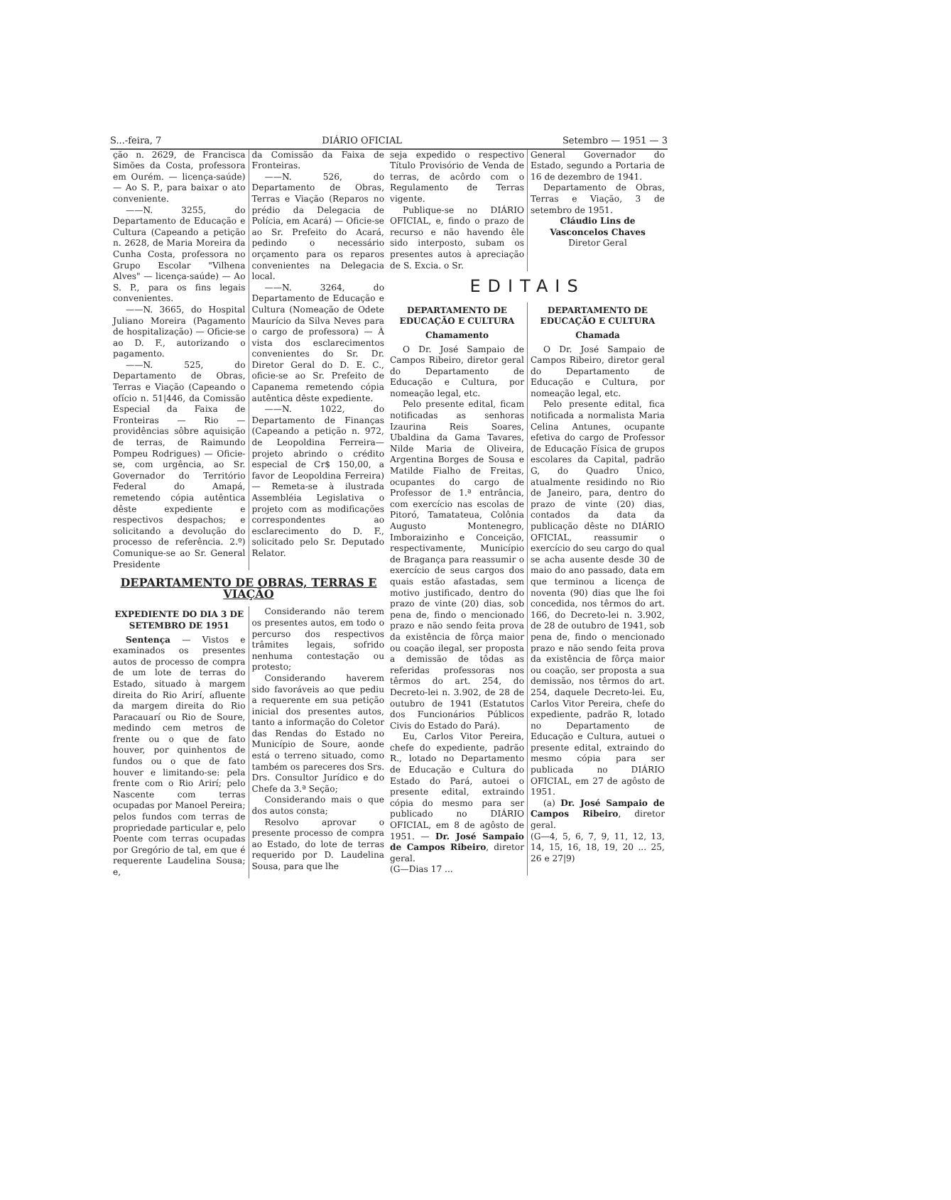S...-feira, 7 DIÁRIO OFICIAL Setembro — 1951 — 3
ção n. 2629, de Francisca Simões da Costa, professora em Ourém. — licença-saúde) — Ao S. P., para baixar o ato conveniente.
——N. 3255, do Departamento de Educação e Cultura (Capeando a petição n. 2628, de Maria Moreira da Cunha Costa, professora no Grupo Escolar "Vilhena Alves" — licença-saúde) — Ao S. P., para os fins legais convenientes.
——N. 3665, do Hospital Juliano Moreira (Pagamento de hospitalização) — Oficie-se ao D. F., autorizando o pagamento.
——N. 525, do Departamento de Obras, Terras e Viação (Capeando o ofício n. 51|446, da Comissão Especial da Faixa de Fronteiras — Rio — providências sôbre aquisição de terras, de Raimundo Pompeu Rodrigues) — Oficie-se, com urgência, ao Sr. Governador do Território Federal do Amapá, remetendo cópia autêntica dêste expediente e respectivos despachos; e solicitando a devolução do processo de referência. 2.º) Comunique-se ao Sr. General Presidente
da Comissão da Faixa de Fronteiras.
——N. 526, do Departamento de Obras, Terras e Viação (Reparos no prédio da Delegacia de Polícia, em Acará) — Oficie-se ao Sr. Prefeito do Acará, pedindo o necessário orçamento para os reparos convenientes na Delegacia local.
——N. 3264, do Departamento de Educação e Cultura (Nomeação de Odete Maurício da Silva Neves para o cargo de professora) — À vista dos esclarecimentos convenientes do Sr. Dr. Diretor Geral do D. E. C., oficie-se ao Sr. Prefeito de Capanema remetendo cópia autêntica dêste expediente.
——N. 1022, do Departamento de Finanças (Capeando a petição n. 972, de Leopoldina Ferreira—projeto abrindo o crédito especial de Cr$ 150,00, a favor de Leopoldina Ferreira) — Remeta-se à ilustrada Assembléia Legislativa o projeto com as modificações correspondentes ao esclarecimento do D. F., solicitado pelo Sr. Deputado Relator.
DEPARTAMENTO DE OBRAS, TERRAS E VIAÇÃO
EXPEDIENTE DO DIA 3 DE SETEMBRO DE 1951
Sentença — Vistos e examinados os presentes autos de processo de compra de um lote de terras do Estado, situado à margem direita do Rio Arirí, afluente da margem direita do Rio Paracauarí ou Rio de Soure, medindo cem metros de frente ou o que de fato houver, por quinhentos de fundos ou o que de fato houver e limitando-se: pela frente com o Rio Arirí; pelo Nascente com terras ocupadas por Manoel Pereira; pelos fundos com terras de propriedade particular e, pelo Poente com terras ocupadas por Gregório de tal, em que é requerente Laudelina Sousa; e,
Considerando não terem os presentes autos, em todo o percurso dos respectivos trâmites legais, sofrido nenhuma contestação ou protesto;
Considerando haverem sido favoráveis ao que pediu a requerente em sua petição inicial dos presentes autos, tanto a informação do Coletor das Rendas do Estado no Município de Soure, aonde está o terreno situado, como também os pareceres dos Srs. Drs. Consultor Jurídico e do Chefe da 3.ª Seção;
Considerando mais o que dos autos consta;
Resolvo aprovar o presente processo de compra ao Estado, do lote de terras requerido por D. Laudelina Sousa, para que lhe
seja expedido o respectivo Título Provisório de Venda de terras, de acôrdo com o Regulamento de Terras vigente.
Publique-se no DIÁRIO OFICIAL, e, findo o prazo de recurso e não havendo êle sido interposto, subam os presentes autos à apreciação de S. Excia. o Sr.
General Governador do Estado, segundo a Portaria de 16 de dezembro de 1941.
Departamento de Obras, Terras e Viação, 3 de setembro de 1951.
Cláudio Lins de Vasconcelos Chaves
Diretor Geral
EDITAIS
DEPARTAMENTO DE EDUCAÇÃO E CULTURA
Chamamento
O Dr. José Sampaio de Campos Ribeiro, diretor geral do Departamento de Educação e Cultura, por nomeação legal, etc.
Pelo presente edital, ficam notificadas as senhoras Izaurina Reis Soares, Ubaldina da Gama Tavares, Nilde Maria de Oliveira, Argentina Borges de Sousa e Matilde Fialho de Freitas, ocupantes do cargo de Professor de 1.ª entrância, com exercício nas escolas de Pitoró, Tamatateua, Colônia Augusto Montenegro, Imboraizinho e Conceição, respectivamente, Município de Bragança para reassumir o exercício de seus cargos dos quais estão afastadas, sem motivo justificado, dentro do prazo de vinte (20) dias, sob pena de, findo o mencionado prazo e não sendo feita prova da existência de fôrça maior ou coação ilegal, ser proposta a demissão de tôdas as referidas professoras nos têrmos do art. 254, do Decreto-lei n. 3.902, de 28 de outubro de 1941 (Estatutos dos Funcionários Públicos Civis do Estado do Pará).
Eu, Carlos Vitor Pereira, chefe do expediente, padrão R., lotado no Departamento de Educação e Cultura do Estado do Pará, autoei o presente edital, extraindo cópia do mesmo para ser publicado no DIÁRIO OFICIAL, em 8 de agôsto de 1951. — Dr. José Sampaio de Campos Ribeiro, diretor geral.
(G—Dias 17 ...
DEPARTAMENTO DE EDUCAÇÃO E CULTURA
Chamada
O Dr. José Sampaio de Campos Ribeiro, diretor geral do Departamento de Educação e Cultura, por nomeação legal, etc.
Pelo presente edital, fica notificada a normalista Maria Celina Antunes, ocupante efetiva do cargo de Professor de Educação Física de grupos escolares da Capital, padrão G, do Quadro Único, atualmente residindo no Rio de Janeiro, para, dentro do prazo de vinte (20) dias, contados da data da publicação dêste no DIÁRIO OFICIAL, reassumir o exercício do seu cargo do qual se acha ausente desde 30 de maio do ano passado, data em que terminou a licença de noventa (90) dias que lhe foi concedida, nos têrmos do art. 166, do Decreto-lei n. 3.902, de 28 de outubro de 1941, sob pena de, findo o mencionado prazo e não sendo feita prova da existência de fôrça maior ou coação, ser proposta a sua demissão, nos têrmos do art. 254, daquele Decreto-lei. Eu, Carlos Vitor Pereira, chefe do expediente, padrão R, lotado no Departamento de Educação e Cultura, autuei o presente edital, extraindo do mesmo cópia para ser publicada no DIÁRIO OFICIAL, em 27 de agôsto de 1951.
(a) Dr. José Sampaio de Campos Ribeiro, diretor geral.
(G—4, 5, 6, 7, 9, 11, 12, 13, 14, 15, 16, 18, 19, 20 ... 25, 26 e 27|9)